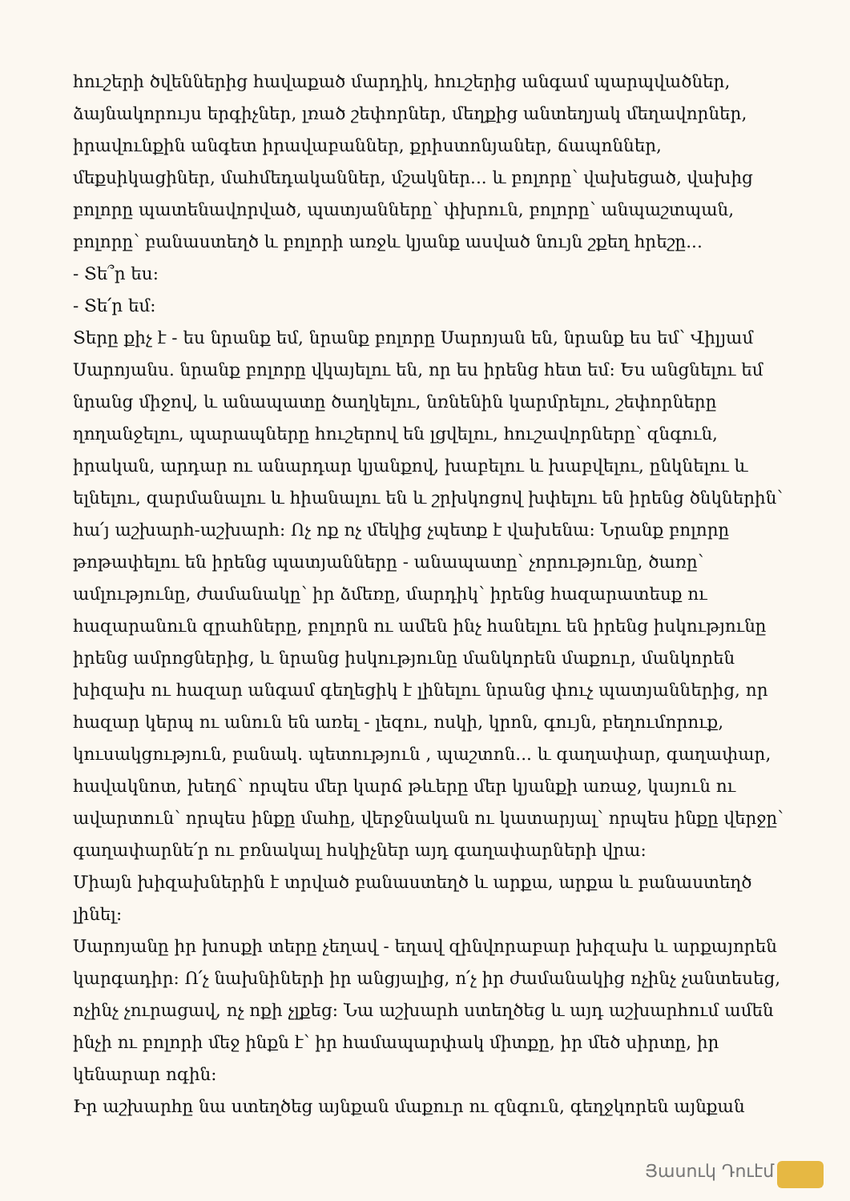հուշերի ծվեններից հավաքած մարդիկ, հուշերից անգամ պարպվածներ, ձայնակորույս երգիչներ, լռած շեփորներ, մեղքից անտեղյակ մեղավորներ, իրավունքին անգետ իրավաբաններ, քրիստոնյաներ, ճապոններ, մեքսիկացիներ, մահմեդականներ, մշակներ... և բոլորը՝ վախեցած, վախից բոլորը պատենավորված, պատյանները՝ փխրուն, բոլորը՝ անպաշտպան, բոլորը՝ բանաստեղծ և բոլորի առջև կյանք ասված նույն շքեղ հրեշը...
- Տե՞ր ես:
- Տե՛ր եմ:
Տերը քիչ է - ես նրանք եմ, նրանք բոլորը Սարոյան են, նրանք ես եմ՝ Վիլյամ Սարոյանս. նրանք բոլորը վկայելու են, որ ես իրենց հետ եմ: Ես անցնելու եմ նրանց միջով, և անապատը ծաղկելու, նռնենին կարմրելու, շեփորները ղողանջելու, պարապները հուշերով են լցվելու, հուշավորները՝ զնգուն, իրական, արդար ու անարդար կյանքով, խաբելու և խաբվելու, ընկնելու և ելնելու, զարմանալու և հիանալու են և շրխկոցով խփելու են իրենց ծնկներին՝ հա՛յ աշխարհ-աշխարհ: Ոչ ոք ոչ մեկից չպետք է վախենա: Նրանք բոլորը թոթափելու են իրենց պատյանները - անապատը՝ չորությունը, ծառը՝ ամլությունը, ժամանակը՝ իր ձմեռը, մարդիկ՝ իրենց հազարատեսք ու հազարանուն զրահները, բոլորն ու ամեն ինչ հանելու են իրենց իսկությունը իրենց ամրոցներից, և նրանց իսկությունը մանկորեն մաքուր, մանկորեն խիզախ ու հազար անգամ գեղեցիկ է լինելու նրանց փուչ պատյաններից, որ հազար կերպ ու անուն են առել - լեզու, ոսկի, կրոն, գույն, բեղումորուք, կուսակցություն, բանակ. պետություն , պաշտոն... և գաղափար, գաղափար, հավակնոտ, խեղճ՝ որպես մեր կարճ թևերը մեր կյանքի առաջ, կայուն ու ավարտուն՝ որպես ինքը մահը, վերջնական ու կատարյալ՝ որպես ինքը վերջը՝ գաղափարնե՛ր ու բռնակալ հսկիչներ այդ գաղափարների վրա:
Միայն խիզախներին է տրված բանաստեղծ և արքա, արքա և բանաստեղծ լինել:
Սարոյանը իր խոսքի տերը չեղավ - եղավ զինվորաբար խիզախ և արքայորեն կարգադիր: Ո՛չ նախնիների իր անցյալից, ո՛չ իր ժամանակից ոչինչ չանտեսեց, ոչինչ չուրացավ, ոչ ոքի չլքեց: Նա աշխարհ ստեղծեց և այդ աշխարհում ամեն ինչի ու բոլորի մեջ ինքն է՝ իր համապարփակ միտքը, իր մեծ սիրտը, իր կենարար ոգին:
Իր աշխարհը նա ստեղծեց այնքան մաքուր ու զնգուն, գեղջկորեն այնքան
Յասուկ Դուէմ